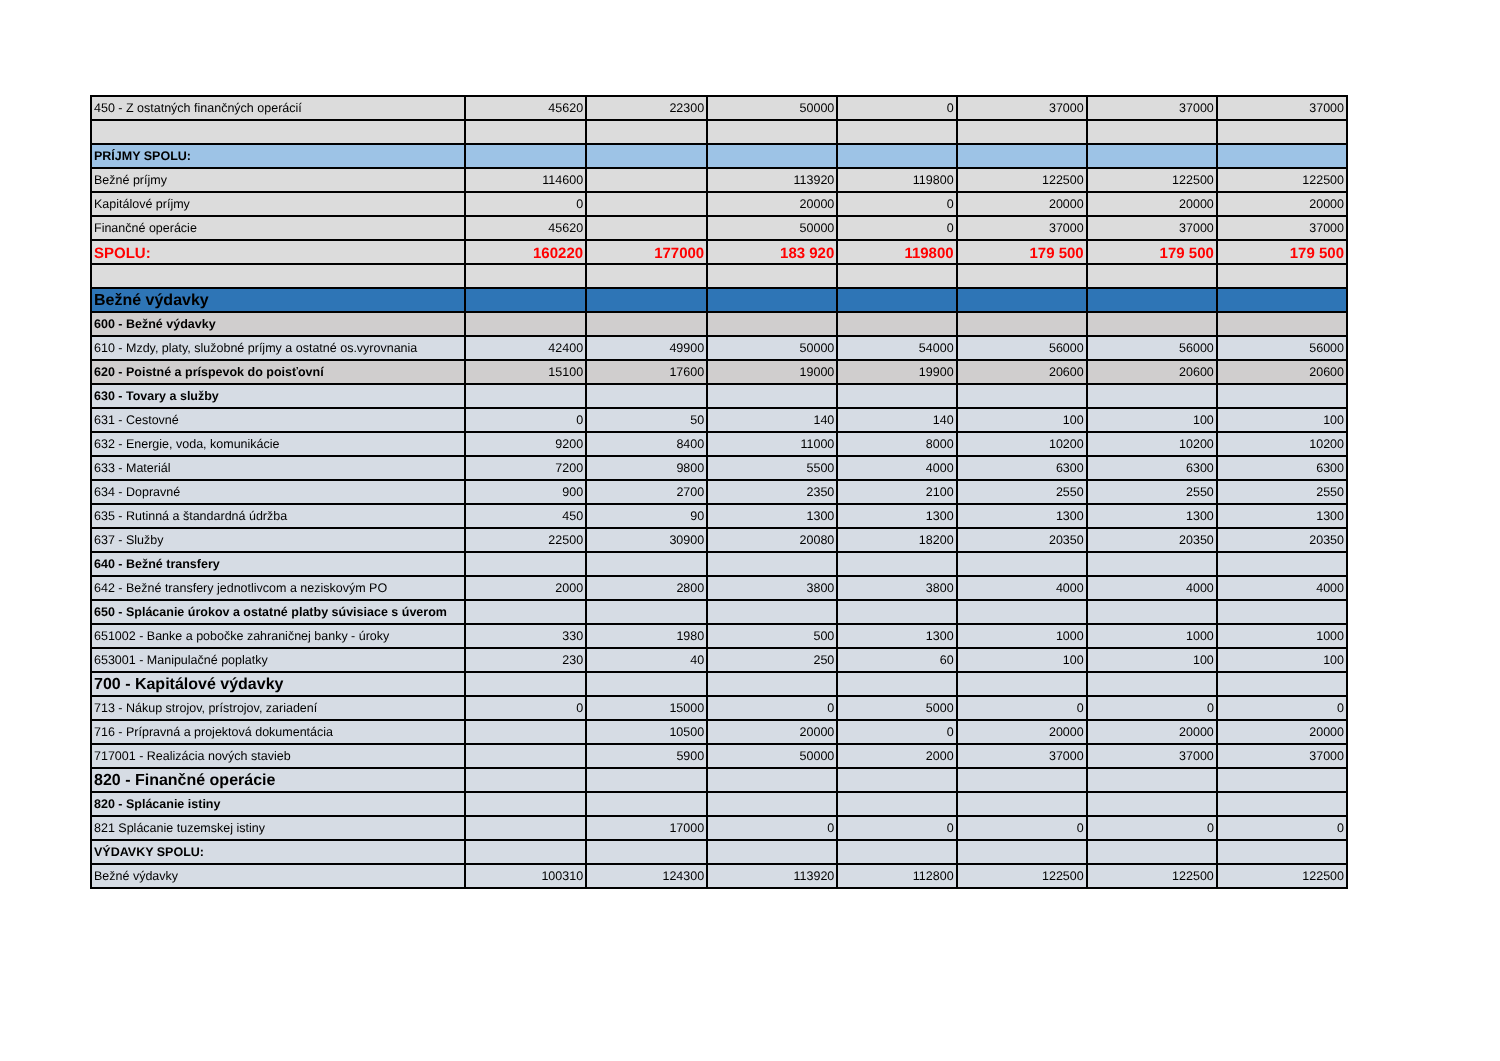| 450 - Z ostatných finančných operácií | 45620 | 22300 | 50000 | 0 | 37000 | 37000 | 37000 |
| PRÍJMY SPOLU: | | | | | | | |
| Bežné príjmy | 114600 | | 113920 | 119800 | 122500 | 122500 | 122500 |
| Kapitálové príjmy | 0 | | 20000 | 0 | 20000 | 20000 | 20000 |
| Finančné operácie | 45620 | | 50000 | 0 | 37000 | 37000 | 37000 |
| SPOLU: | 160220 | 177000 | 183 920 | 119800 | 179 500 | 179 500 | 179 500 |
| Bežné výdavky | | | | | | | |
| 600 - Bežné výdavky | | | | | | | |
| 610 - Mzdy, platy, služobné príjmy a ostatné os.vyrovnania | 42400 | 49900 | 50000 | 54000 | 56000 | 56000 | 56000 |
| 620 - Poistné a príspevok do poisťovní | 15100 | 17600 | 19000 | 19900 | 20600 | 20600 | 20600 |
| 630 - Tovary a služby | | | | | | | |
| 631 - Cestovné | 0 | 50 | 140 | 140 | 100 | 100 | 100 |
| 632 - Energie, voda, komunikácie | 9200 | 8400 | 11000 | 8000 | 10200 | 10200 | 10200 |
| 633 - Materiál | 7200 | 9800 | 5500 | 4000 | 6300 | 6300 | 6300 |
| 634 - Dopravné | 900 | 2700 | 2350 | 2100 | 2550 | 2550 | 2550 |
| 635 - Rutinná a štandardná údržba | 450 | 90 | 1300 | 1300 | 1300 | 1300 | 1300 |
| 637 - Služby | 22500 | 30900 | 20080 | 18200 | 20350 | 20350 | 20350 |
| 640 - Bežné transfery | | | | | | | |
| 642 - Bežné transfery jednotlivcom a neziskovým PO | 2000 | 2800 | 3800 | 3800 | 4000 | 4000 | 4000 |
| 650 - Splácanie úrokov a ostatné platby súvisiace s úverom | | | | | | | |
| 651002 - Banke a pobočke zahraničnej banky - úroky | 330 | 1980 | 500 | 1300 | 1000 | 1000 | 1000 |
| 653001 - Manipulačné poplatky | 230 | 40 | 250 | 60 | 100 | 100 | 100 |
| 700 - Kapitálové výdavky | | | | | | | |
| 713 - Nákup strojov, prístrojov, zariadení | 0 | 15000 | 0 | 5000 | 0 | 0 | 0 |
| 716 - Prípravná a projektová dokumentácia | | 10500 | 20000 | 0 | 20000 | 20000 | 20000 |
| 717001 - Realizácia nových stavieb | | 5900 | 50000 | 2000 | 37000 | 37000 | 37000 |
| 820 - Finančné operácie | | | | | | | |
| 820 - Splácanie istiny | | | | | | | |
| 821 Splácanie tuzemskej istiny | | 17000 | 0 | 0 | 0 | 0 | 0 |
| VÝDAVKY SPOLU: | | | | | | | |
| Bežné výdavky | 100310 | 124300 | 113920 | 112800 | 122500 | 122500 | 122500 |